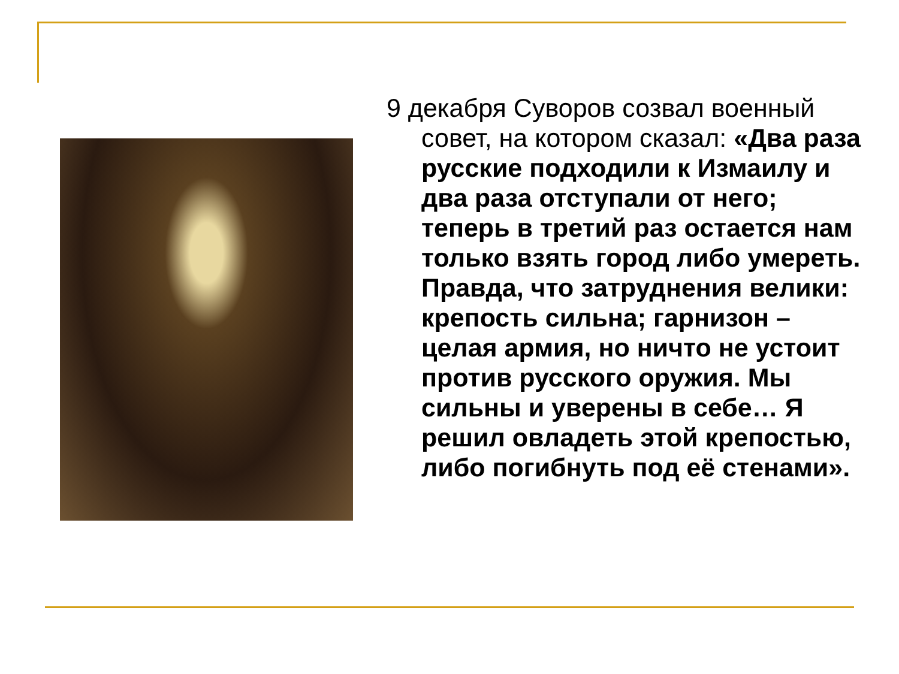9 декабря Суворов созвал военный совет, на котором сказал: «Два раза русские подходили к Измаилу и два раза отступали от него; теперь в третий раз остается нам только взять город либо умереть. Правда, что затруднения велики: крепость сильна; гарнизон – целая армия, но ничто не устоит против русского оружия. Мы сильны и уверены в себе… Я решил овладеть этой крепостью, либо погибнуть под её стенами».